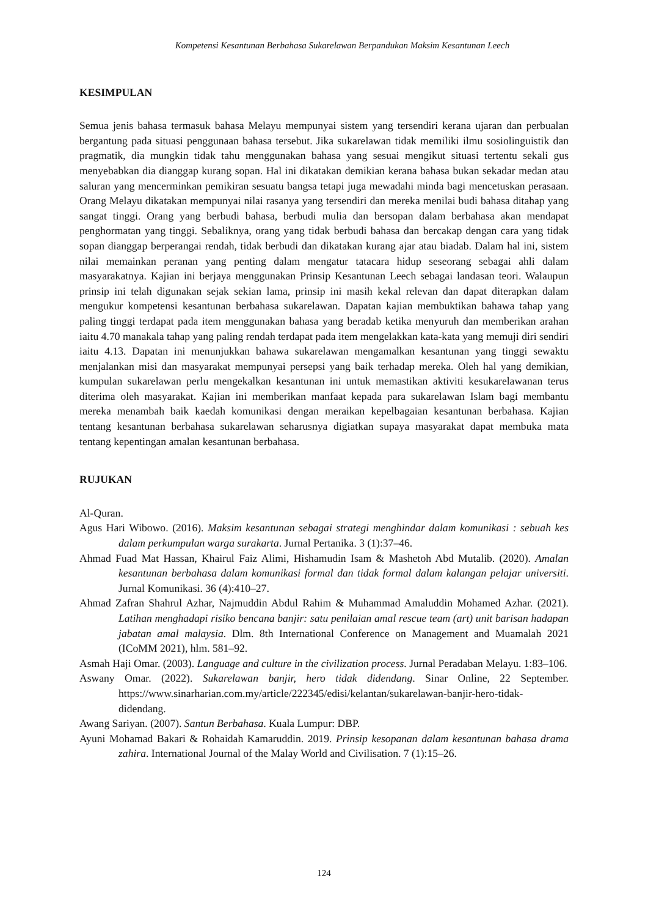Kompetensi Kesantunan Berbahasa Sukarelawan Berpandukan Maksim Kesantunan Leech
KESIMPULAN
Semua jenis bahasa termasuk bahasa Melayu mempunyai sistem yang tersendiri kerana ujaran dan perbualan bergantung pada situasi penggunaan bahasa tersebut. Jika sukarelawan tidak memiliki ilmu sosiolinguistik dan pragmatik, dia mungkin tidak tahu menggunakan bahasa yang sesuai mengikut situasi tertentu sekali gus menyebabkan dia dianggap kurang sopan. Hal ini dikatakan demikian kerana bahasa bukan sekadar medan atau saluran yang mencerminkan pemikiran sesuatu bangsa tetapi juga mewadahi minda bagi mencetuskan perasaan. Orang Melayu dikatakan mempunyai nilai rasanya yang tersendiri dan mereka menilai budi bahasa ditahap yang sangat tinggi. Orang yang berbudi bahasa, berbudi mulia dan bersopan dalam berbahasa akan mendapat penghormatan yang tinggi. Sebaliknya, orang yang tidak berbudi bahasa dan bercakap dengan cara yang tidak sopan dianggap berperangai rendah, tidak berbudi dan dikatakan kurang ajar atau biadab. Dalam hal ini, sistem nilai memainkan peranan yang penting dalam mengatur tatacara hidup seseorang sebagai ahli dalam masyarakatnya. Kajian ini berjaya menggunakan Prinsip Kesantunan Leech sebagai landasan teori. Walaupun prinsip ini telah digunakan sejak sekian lama, prinsip ini masih kekal relevan dan dapat diterapkan dalam mengukur kompetensi kesantunan berbahasa sukarelawan. Dapatan kajian membuktikan bahawa tahap yang paling tinggi terdapat pada item menggunakan bahasa yang beradab ketika menyuruh dan memberikan arahan iaitu 4.70 manakala tahap yang paling rendah terdapat pada item mengelakkan kata-kata yang memuji diri sendiri iaitu 4.13. Dapatan ini menunjukkan bahawa sukarelawan mengamalkan kesantunan yang tinggi sewaktu menjalankan misi dan masyarakat mempunyai persepsi yang baik terhadap mereka. Oleh hal yang demikian, kumpulan sukarelawan perlu mengekalkan kesantunan ini untuk memastikan aktiviti kesukarelawanan terus diterima oleh masyarakat. Kajian ini memberikan manfaat kepada para sukarelawan Islam bagi membantu mereka menambah baik kaedah komunikasi dengan meraikan kepelbagaian kesantunan berbahasa. Kajian tentang kesantunan berbahasa sukarelawan seharusnya digiatkan supaya masyarakat dapat membuka mata tentang kepentingan amalan kesantunan berbahasa.
RUJUKAN
Al-Quran.
Agus Hari Wibowo. (2016). Maksim kesantunan sebagai strategi menghindar dalam komunikasi : sebuah kes dalam perkumpulan warga surakarta. Jurnal Pertanika. 3 (1):37–46.
Ahmad Fuad Mat Hassan, Khairul Faiz Alimi, Hishamudin Isam & Mashetoh Abd Mutalib. (2020). Amalan kesantunan berbahasa dalam komunikasi formal dan tidak formal dalam kalangan pelajar universiti. Jurnal Komunikasi. 36 (4):410–27.
Ahmad Zafran Shahrul Azhar, Najmuddin Abdul Rahim & Muhammad Amaluddin Mohamed Azhar. (2021). Latihan menghadapi risiko bencana banjir: satu penilaian amal rescue team (art) unit barisan hadapan jabatan amal malaysia. Dlm. 8th International Conference on Management and Muamalah 2021 (ICoMM 2021), hlm. 581–92.
Asmah Haji Omar. (2003). Language and culture in the civilization process. Jurnal Peradaban Melayu. 1:83–106.
Aswany Omar. (2022). Sukarelawan banjir, hero tidak didendang. Sinar Online, 22 September. https://www.sinarharian.com.my/article/222345/edisi/kelantan/sukarelawan-banjir-hero-tidak-didendang.
Awang Sariyan. (2007). Santun Berbahasa. Kuala Lumpur: DBP.
Ayuni Mohamad Bakari & Rohaidah Kamaruddin. 2019. Prinsip kesopanan dalam kesantunan bahasa drama zahira. International Journal of the Malay World and Civilisation. 7 (1):15–26.
124